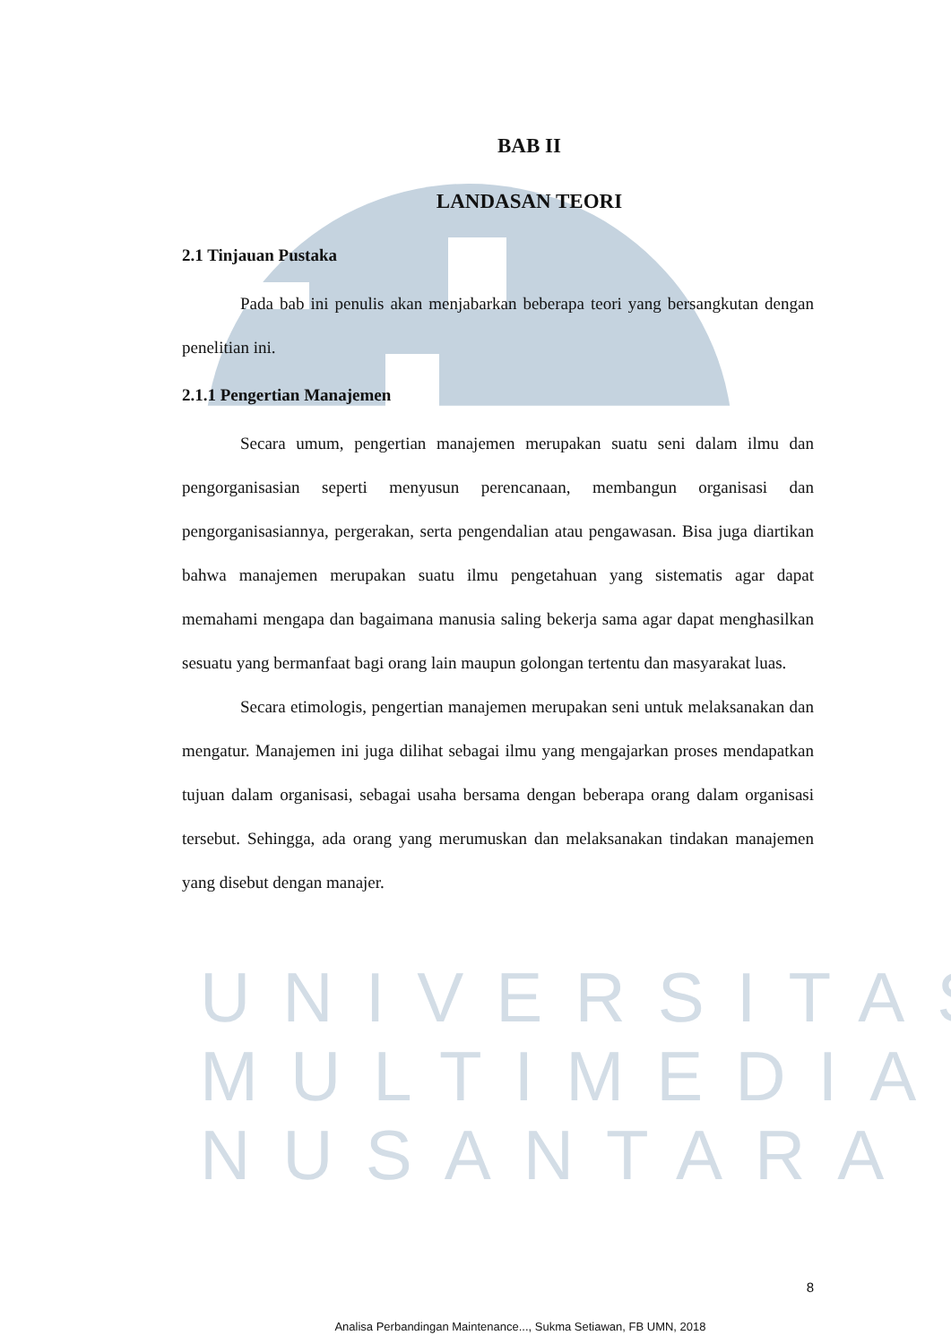BAB II
LANDASAN TEORI
2.1 Tinjauan Pustaka
Pada bab ini penulis akan menjabarkan beberapa teori yang bersangkutan dengan penelitian ini.
2.1.1 Pengertian Manajemen
Secara umum, pengertian manajemen merupakan suatu seni dalam ilmu dan pengorganisasian seperti menyusun perencanaan, membangun organisasi dan pengorganisasiannya, pergerakan, serta pengendalian atau pengawasan. Bisa juga diartikan bahwa manajemen merupakan suatu ilmu pengetahuan yang sistematis agar dapat memahami mengapa dan bagaimana manusia saling bekerja sama agar dapat menghasilkan sesuatu yang bermanfaat bagi orang lain maupun golongan tertentu dan masyarakat luas.
Secara etimologis, pengertian manajemen merupakan seni untuk melaksanakan dan mengatur. Manajemen ini juga dilihat sebagai ilmu yang mengajarkan proses mendapatkan tujuan dalam organisasi, sebagai usaha bersama dengan beberapa orang dalam organisasi tersebut. Sehingga, ada orang yang merumuskan dan melaksanakan tindakan manajemen yang disebut dengan manajer.
UNIVERSITAS
MULTIMEDIA
NUSANTARA
8
Analisa Perbandingan Maintenance..., Sukma Setiawan, FB UMN, 2018